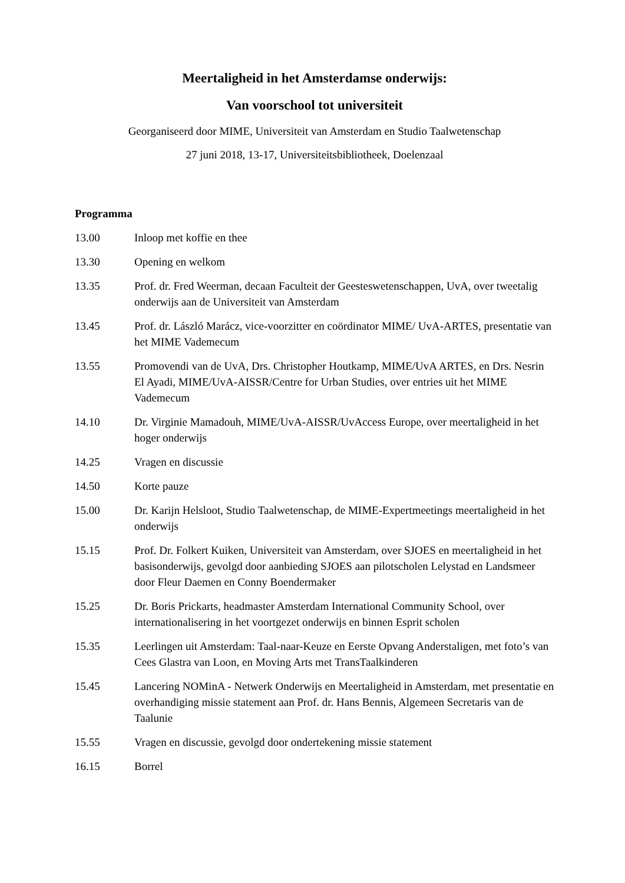Meertaligheid in het Amsterdamse onderwijs:
Van voorschool tot universiteit
Georganiseerd door MIME, Universiteit van Amsterdam en Studio Taalwetenschap
27 juni 2018, 13-17, Universiteitsbibliotheek, Doelenzaal
Programma
13.00 Inloop met koffie en thee
13.30 Opening en welkom
13.35 Prof. dr. Fred Weerman, decaan Faculteit der Geesteswetenschappen, UvA, over tweetalig onderwijs aan de Universiteit van Amsterdam
13.45 Prof. dr. László Marácz, vice-voorzitter en coördinator MIME/ UvA-ARTES, presentatie van het MIME Vademecum
13.55 Promovendi van de UvA, Drs. Christopher Houtkamp, MIME/UvA ARTES, en Drs. Nesrin El Ayadi, MIME/UvA-AISSR/Centre for Urban Studies, over entries uit het MIME Vademecum
14.10 Dr. Virginie Mamadouh, MIME/UvA-AISSR/UvAccess Europe, over meertaligheid in het hoger onderwijs
14.25 Vragen en discussie
14.50 Korte pauze
15.00 Dr. Karijn Helsloot, Studio Taalwetenschap, de MIME-Expertmeetings meertaligheid in het onderwijs
15.15 Prof. Dr. Folkert Kuiken, Universiteit van Amsterdam, over SJOES en meertaligheid in het basisonderwijs, gevolgd door aanbieding SJOES aan pilotscholen Lelystad en Landsmeer door Fleur Daemen en Conny Boendermaker
15.25 Dr. Boris Prickarts, headmaster Amsterdam International Community School, over internationalisering in het voortgezet onderwijs en binnen Esprit scholen
15.35 Leerlingen uit Amsterdam: Taal-naar-Keuze en Eerste Opvang Anderstaligen, met foto’s van Cees Glastra van Loon, en Moving Arts met TransTaalkinderen
15.45 Lancering NOMinA - Netwerk Onderwijs en Meertaligheid in Amsterdam, met presentatie en overhandiging missie statement aan Prof. dr. Hans Bennis, Algemeen Secretaris van de Taalunie
15.55 Vragen en discussie, gevolgd door ondertekening missie statement
16.15 Borrel